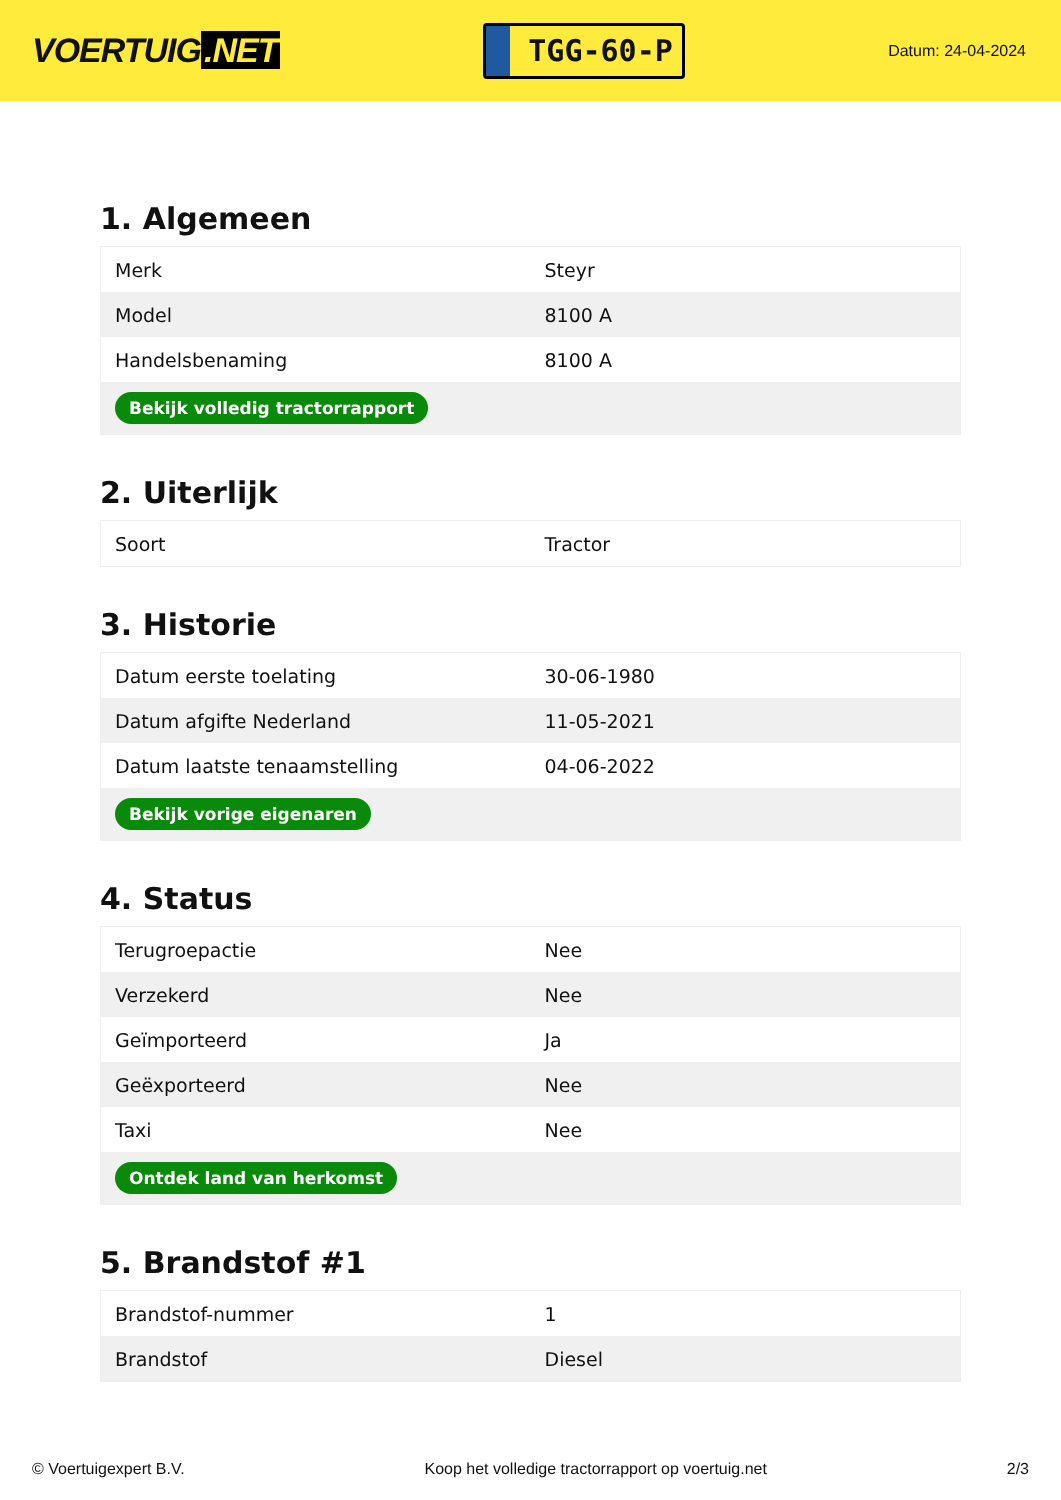VOERTUIG.NET
TGG-60-P
Datum: 24-04-2024
1. Algemeen
| Merk | Steyr |
| Model | 8100 A |
| Handelsbenaming | 8100 A |
| Bekijk volledig tractorrapport | |
2. Uiterlijk
| Soort | Tractor |
3. Historie
| Datum eerste toelating | 30-06-1980 |
| Datum afgifte Nederland | 11-05-2021 |
| Datum laatste tenaamstelling | 04-06-2022 |
| Bekijk vorige eigenaren | |
4. Status
| Terugroepactie | Nee |
| Verzekerd | Nee |
| Geïmporteerd | Ja |
| Geëxporteerd | Nee |
| Taxi | Nee |
| Ontdek land van herkomst | |
5. Brandstof #1
| Brandstof-nummer | 1 |
| Brandstof | Diesel |
© Voertuigexpert B.V. Koop het volledige tractorrapport op voertuig.net 2/3